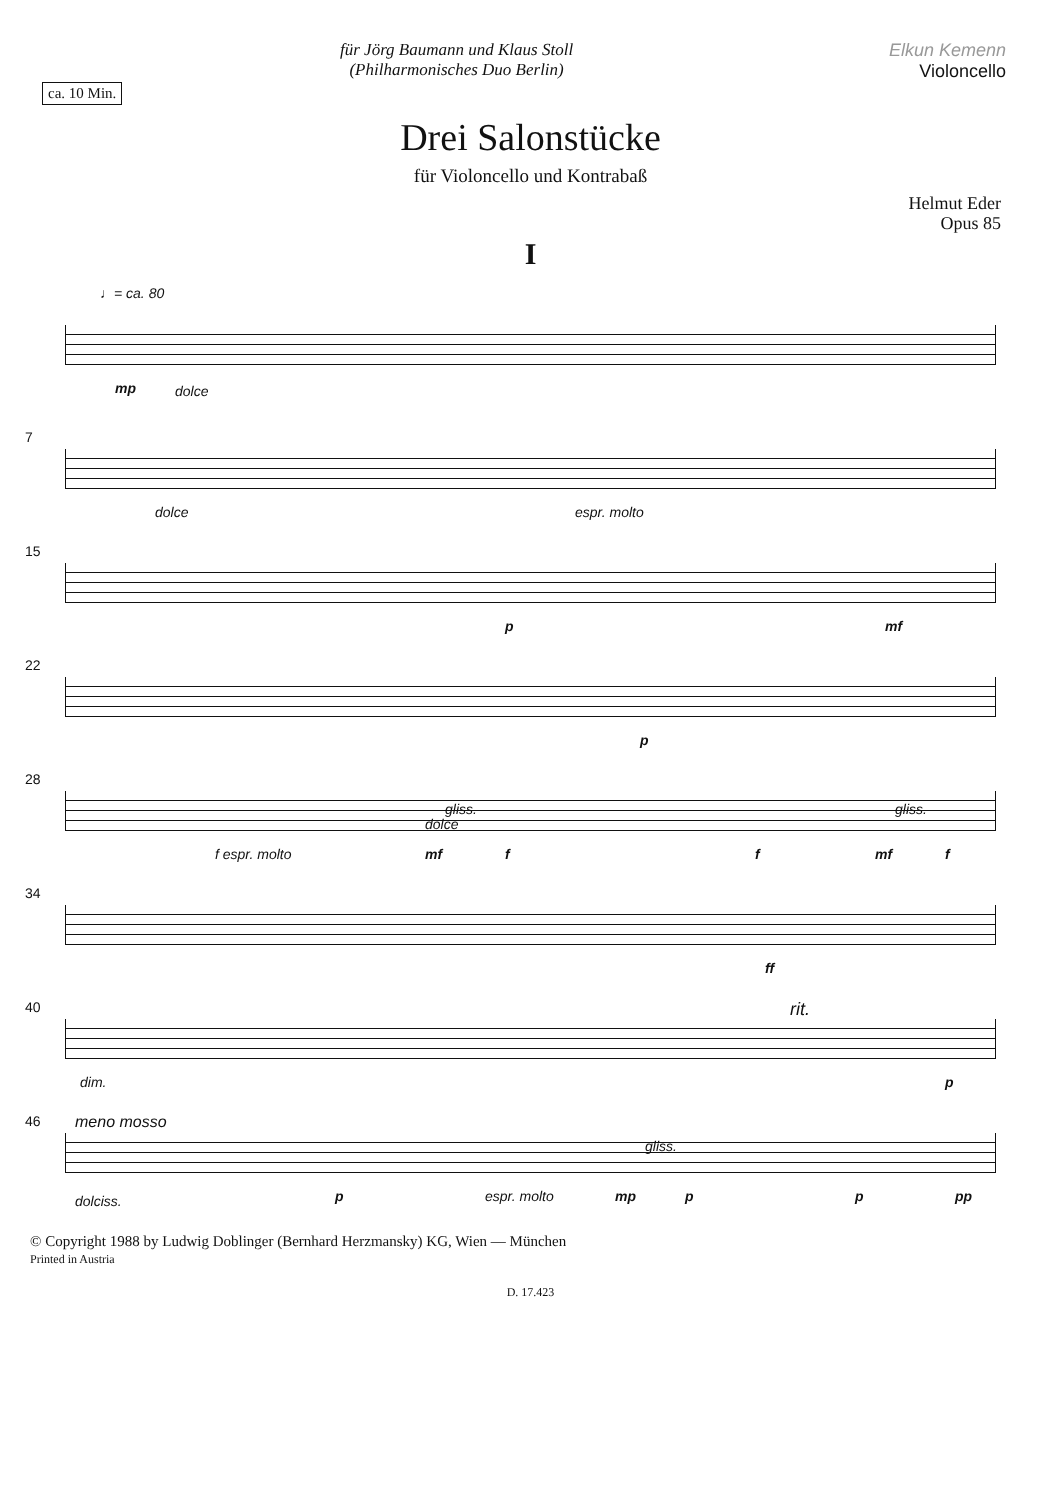für Jörg Baumann und Klaus Stoll
(Philharmonisches Duo Berlin)
Elkun Kemenn
Violoncello
ca. 10 Min.
Drei Salonstücke
für Violoncello und Kontrabaß
Helmut Eder
Opus 85
I
♩= ca. 80
mp dolce
7
dolce espr. molto
15
p mf
22
p
28
f espr. molto mf f f mf f
gliss. gliss.
dolce
34
ff
40 rit.
dim. p
46 meno mosso
dolciss. p espr. molto mp p p pp
gliss.
© Copyright 1988 by Ludwig Doblinger (Bernhard Herzmansky) KG, Wien — München
Printed in Austria
D. 17.423